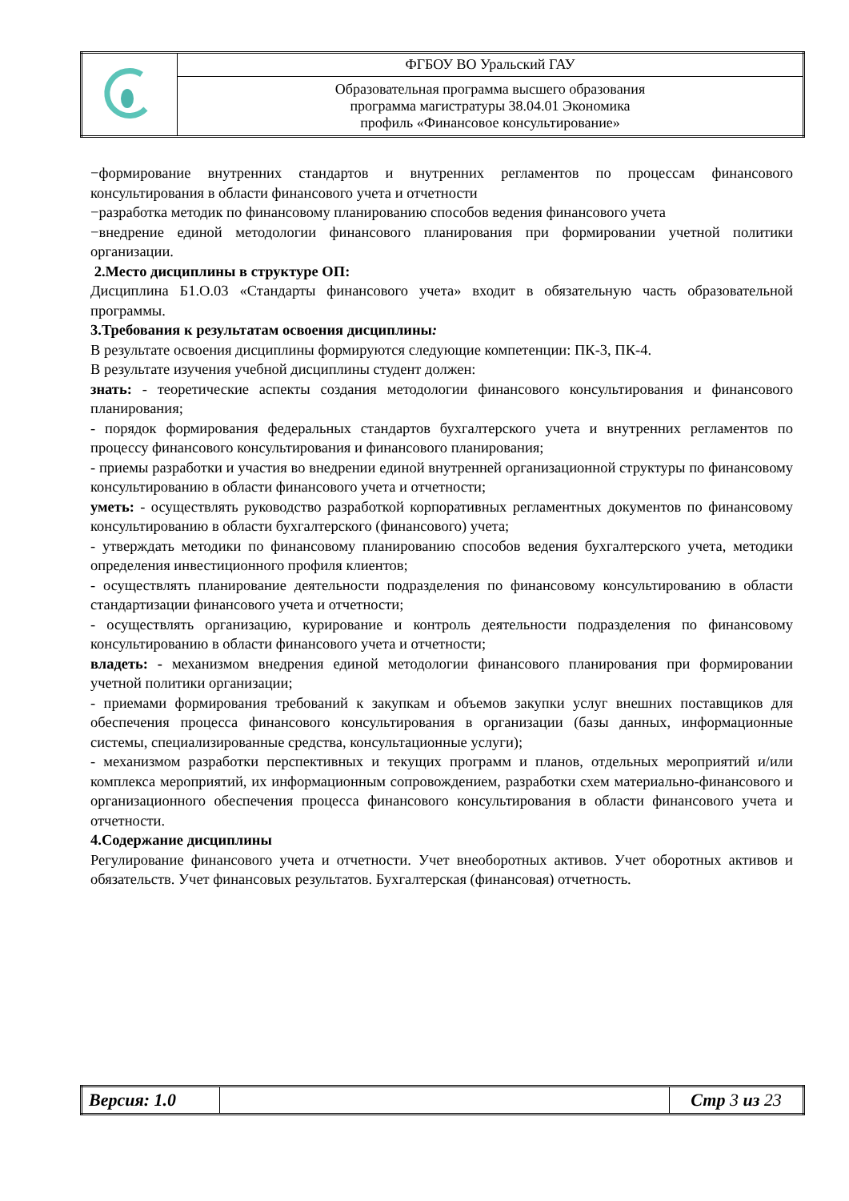| | ФГБОУ ВО Уральский ГАУ |
| | Образовательная программа высшего образования программа магистратуры 38.04.01 Экономика профиль «Финансовое консультирование» |
−формирование внутренних стандартов и внутренних регламентов по процессам финансового консультирования в области финансового учета и отчетности
−разработка методик по финансовому планированию способов ведения финансового учета
−внедрение единой методологии финансового планирования при формировании учетной политики организации.
2.Место дисциплины в структуре ОП:
Дисциплина Б1.О.03 «Стандарты финансового учета» входит в обязательную часть образовательной программы.
3.Требования к результатам освоения дисциплины:
В результате освоения дисциплины формируются следующие компетенции: ПК-3, ПК-4.
В результате изучения учебной дисциплины студент должен:
знать: - теоретические аспекты создания методологии финансового консультирования и финансового планирования;
- порядок формирования федеральных стандартов бухгалтерского учета и внутренних регламентов по процессу финансового консультирования и финансового планирования;
- приемы разработки и участия во внедрении единой внутренней организационной структуры по финансовому консультированию в области финансового учета и отчетности;
уметь: - осуществлять руководство разработкой корпоративных регламентных документов по финансовому консультированию в области бухгалтерского (финансового) учета;
- утверждать методики по финансовому планированию способов ведения бухгалтерского учета, методики определения инвестиционного профиля клиентов;
- осуществлять планирование деятельности подразделения по финансовому консультированию в области стандартизации финансового учета и отчетности;
- осуществлять организацию, курирование и контроль деятельности подразделения по финансовому консультированию в области финансового учета и отчетности;
владеть: - механизмом внедрения единой методологии финансового планирования при формировании учетной политики организации;
- приемами формирования требований к закупкам и объемов закупки услуг внешних поставщиков для обеспечения процесса финансового консультирования в организации (базы данных, информационные системы, специализированные средства, консультационные услуги);
- механизмом разработки перспективных и текущих программ и планов, отдельных мероприятий и/или комплекса мероприятий, их информационным сопровождением, разработки схем материально-финансового и организационного обеспечения процесса финансового консультирования в области финансового учета и отчетности.
4.Содержание дисциплины
Регулирование финансового учета и отчетности. Учет внеоборотных активов. Учет оборотных активов и обязательств. Учет финансовых результатов. Бухгалтерская (финансовая) отчетность.
| Версия: 1.0 | | Стр 3 из 23 |